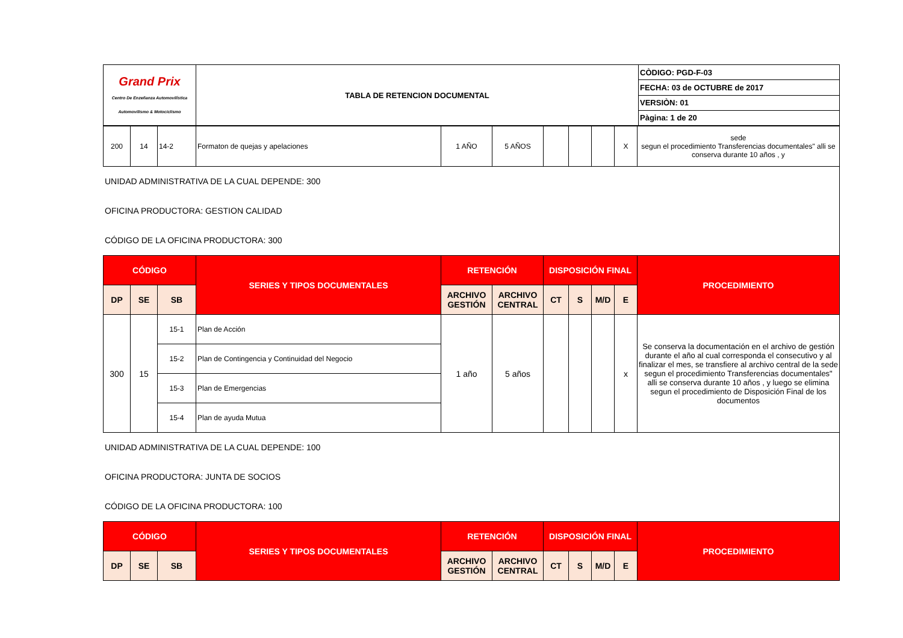| Grand Prix Centro De Enzeñanza Automovilística Automovilismo & Motociclismo | TABLA DE RETENCION DOCUMENTAL | CÒDIGO: PGD-F-03 |
| | | FECHA: 03 de OCTUBRE de 2017 |
| | | VERSIÒN: 01 |
| | | Pàgina: 1 de 20 |
| 200 | 14 | 14-2 | Formaton de quejas y apelaciones | 1 AÑO | 5 AÑOS | | | | X | sede segun el procedimiento Transferencias documentales" alli se conserva durante 10 años , y |
UNIDAD ADMINISTRATIVA DE LA CUAL DEPENDE: 300
OFICINA PRODUCTORA: GESTION CALIDAD
CÓDIGO DE LA OFICINA PRODUCTORA: 300
| CÓDIGO | | | SERIES Y TIPOS DOCUMENTALES | RETENCIÓN | | DISPOSICIÓN FINAL | | | | PROCEDIMIENTO |
| --- | --- | --- | --- | --- | --- | --- | --- | --- | --- | --- |
| DP | SE | SB | | ARCHIVO GESTIÓN | ARCHIVO CENTRAL | CT | S | M/D | E | |
| 300 | 15 | 15-1 | Plan de Acción | 1 año | 5 años | | | | x | Se conserva la documentación en el archivo de gestión durante el año al cual corresponda el consecutivo y al finalizar el mes, se transfiere al archivo central de la sede segun el procedimiento Transferencias documentales" alli se conserva durante 10 años , y luego se elimina segun el procedimiento de Disposición Final de los documentos |
| | | 15-2 | Plan de Contingencia y Continuidad del Negocio | | | | | | | |
| | | 15-3 | Plan de Emergencias | | | | | | | |
| | | 15-4 | Plan de ayuda Mutua | | | | | | | |
UNIDAD ADMINISTRATIVA DE LA CUAL DEPENDE: 100
OFICINA PRODUCTORA: JUNTA DE SOCIOS
CÓDIGO DE LA OFICINA PRODUCTORA: 100
| CÓDIGO | | | SERIES Y TIPOS DOCUMENTALES | RETENCIÓN | | DISPOSICIÓN FINAL | | | | PROCEDIMIENTO |
| --- | --- | --- | --- | --- | --- | --- | --- | --- | --- | --- |
| DP | SE | SB | | ARCHIVO GESTIÓN | ARCHIVO CENTRAL | CT | S | M/D | E | |